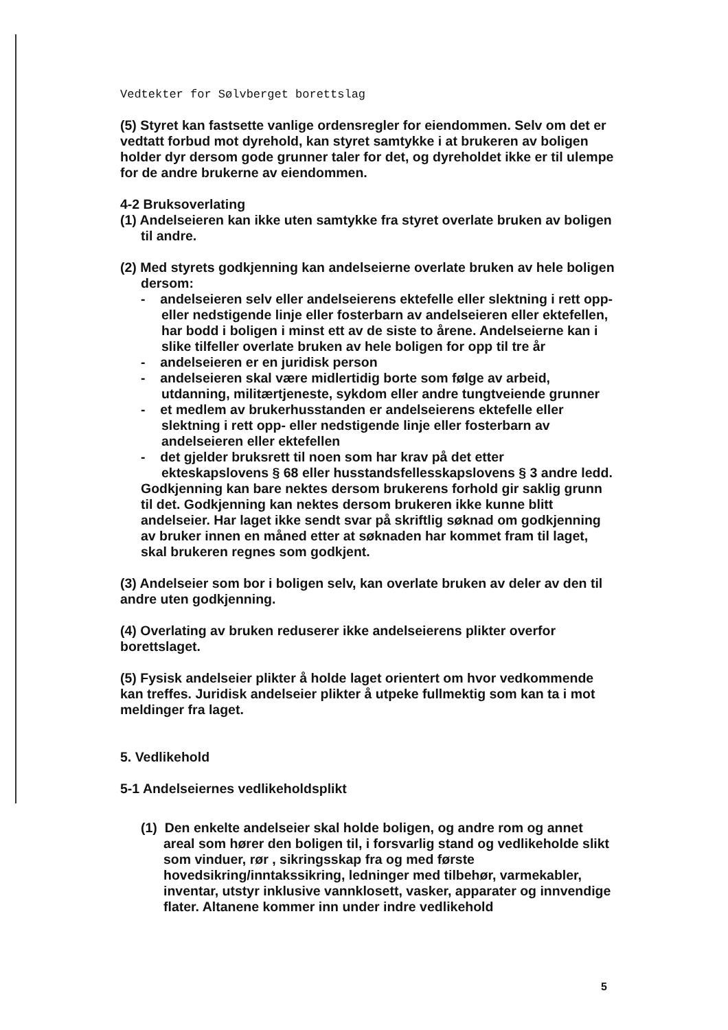Vedtekter for Sølvberget borettslag
(5) Styret kan fastsette vanlige ordensregler for eiendommen. Selv om det er vedtatt forbud mot dyrehold, kan styret samtykke i at brukeren av boligen holder dyr dersom gode grunner taler for det, og dyreholdet ikke er til ulempe for de andre brukerne av eiendommen.
4-2 Bruksoverlating
(1) Andelseieren kan ikke uten samtykke fra styret overlate bruken av boligen til andre.
(2) Med styrets godkjenning kan andelseierne overlate bruken av hele boligen dersom:
- andelseieren selv eller andelseierens ektefelle eller slektning i rett opp- eller nedstigende linje eller fosterbarn av andelseieren eller ektefellen, har bodd i boligen i minst ett av de siste to årene. Andelseierne kan i slike tilfeller overlate bruken av hele boligen for opp til tre år
- andelseieren er en juridisk person
- andelseieren skal være midlertidig borte som følge av arbeid, utdanning, militærtjeneste, sykdom eller andre tungtveiende grunner
- et medlem av brukerhusstanden er andelseierens ektefelle eller slektning i rett opp- eller nedstigende linje eller fosterbarn av andelseieren eller ektefellen
- det gjelder bruksrett til noen som har krav på det etter ekteskapslovens § 68 eller husstandsfellesskapslovens § 3 andre ledd.
Godkjenning kan bare nektes dersom brukerens forhold gir saklig grunn til det. Godkjenning kan nektes dersom brukeren ikke kunne blitt andelseier. Har laget ikke sendt svar på skriftlig søknad om godkjenning av bruker innen en måned etter at søknaden har kommet fram til laget, skal brukeren regnes som godkjent.
(3) Andelseier som bor i boligen selv, kan overlate bruken av deler av den til andre uten godkjenning.
(4) Overlating av bruken reduserer ikke andelseierens plikter overfor borettslaget.
(5) Fysisk andelseier plikter å holde laget orientert om hvor vedkommende kan treffes. Juridisk andelseier plikter å utpeke fullmektig som kan ta i mot meldinger fra laget.
5. Vedlikehold
5-1 Andelseiernes vedlikeholdsplikt
(1) Den enkelte andelseier skal holde boligen, og andre rom og annet areal som hører den boligen til, i forsvarlig stand og vedlikeholde slikt som vinduer, rør , sikringsskap fra og med første hovedsikring/inntakssikring, ledninger med tilbehør, varmekabler, inventar, utstyr inklusive vannklosett, vasker, apparater og innvendige flater. Altanene kommer inn under indre vedlikehold
5